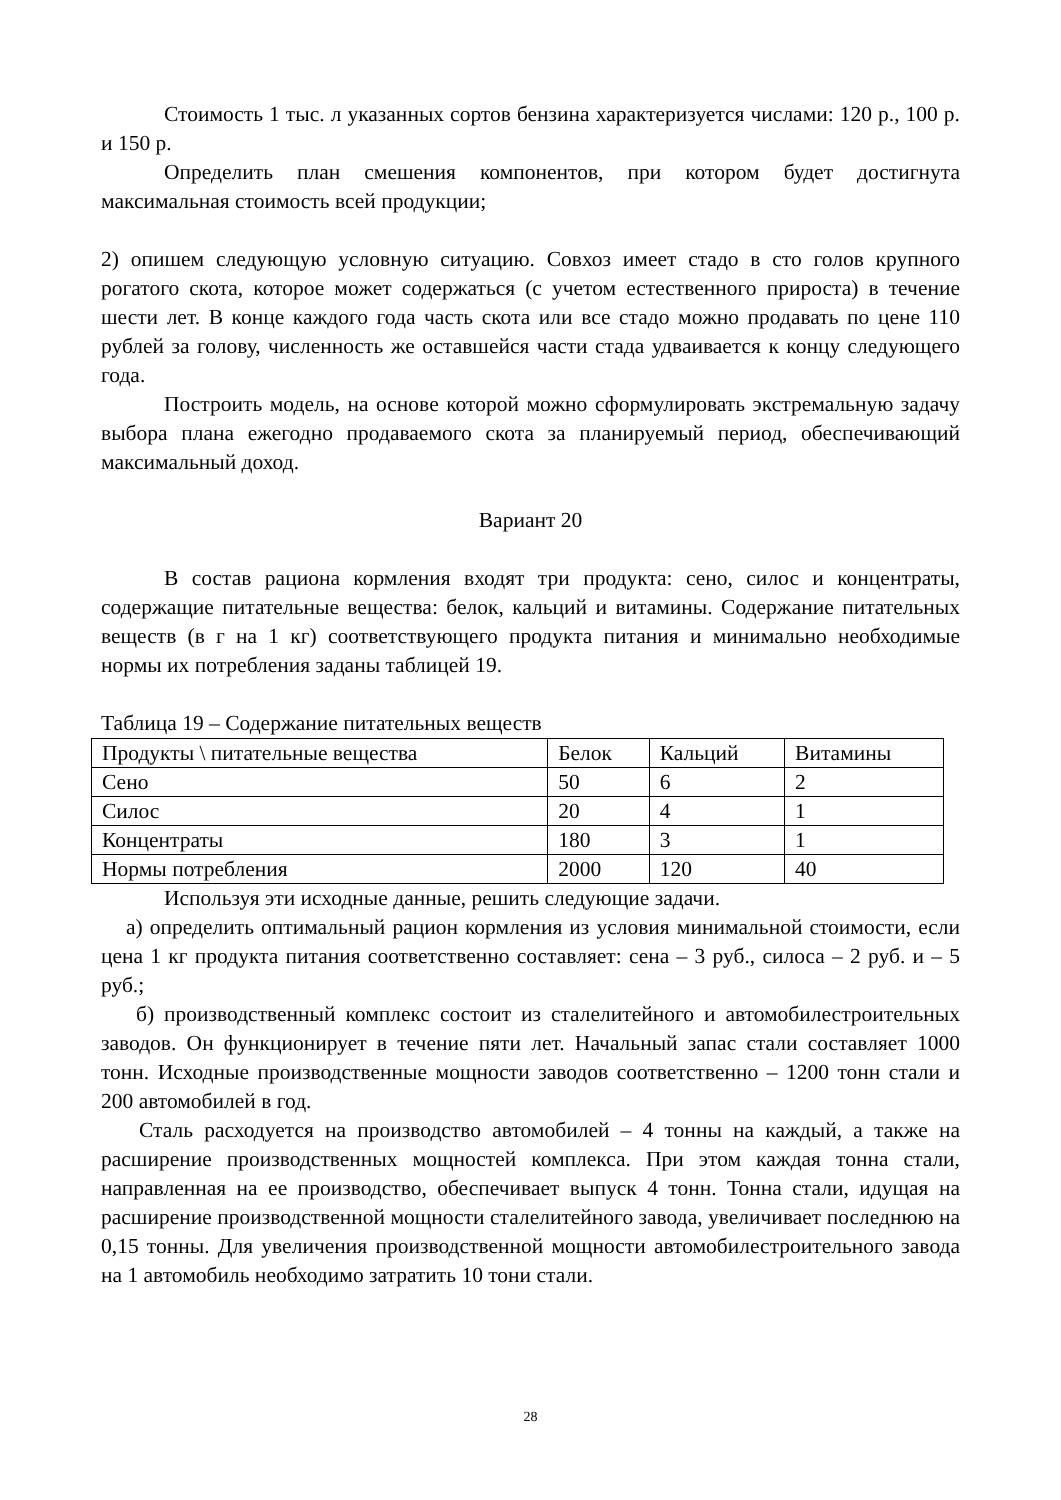Стоимость 1 тыс. л указанных сортов бензина характеризуется числами: 120 р., 100 р. и 150 р.
Определить план смешения компонентов, при котором будет достигнута максимальная стоимость всей продукции;
2) опишем следующую условную ситуацию. Совхоз имеет стадо в сто голов крупного рогатого скота, которое может содержаться (с учетом естественного прироста) в течение шести лет. В конце каждого года часть скота или все стадо можно продавать по цене 110 рублей за голову, численность же оставшейся части стада удваивается к концу следующего года.
Построить модель, на основе которой можно сформулировать экстремальную задачу выбора плана ежегодно продаваемого скота за планируемый период, обеспечивающий максимальный доход.
Вариант 20
В состав рациона кормления входят три продукта: сено, силос и концентраты, содержащие питательные вещества: белок, кальций и витамины. Содержание питательных веществ (в г на 1 кг) соответствующего продукта питания и минимально необходимые нормы их потребления заданы таблицей 19.
Таблица 19 – Содержание питательных веществ
| Продукты \ питательные вещества | Белок | Кальций | Витамины |
| Сено | 50 | 6 | 2 |
| Силос | 20 | 4 | 1 |
| Концентраты | 180 | 3 | 1 |
| Нормы потребления | 2000 | 120 | 40 |
Используя эти исходные данные, решить следующие задачи.
а) определить оптимальный рацион кормления из условия минимальной стоимости, если цена 1 кг продукта питания соответственно составляет: сена – 3 руб., силоса – 2 руб. и – 5 руб.;
б) производственный комплекс состоит из сталелитейного и автомобилестроительных заводов. Он функционирует в течение пяти лет. Начальный запас стали составляет 1000 тонн. Исходные производственные мощности заводов соответственно – 1200 тонн стали и 200 автомобилей в год.
Сталь расходуется на производство автомобилей – 4 тонны на каждый, а также на расширение производственных мощностей комплекса. При этом каждая тонна стали, направленная на ее производство, обеспечивает выпуск 4 тонн. Тонна стали, идущая на расширение производственной мощности сталелитейного завода, увеличивает последнюю на 0,15 тонны. Для увеличения производственной мощности автомобилестроительного завода на 1 автомобиль необходимо затратить 10 тони стали.
28